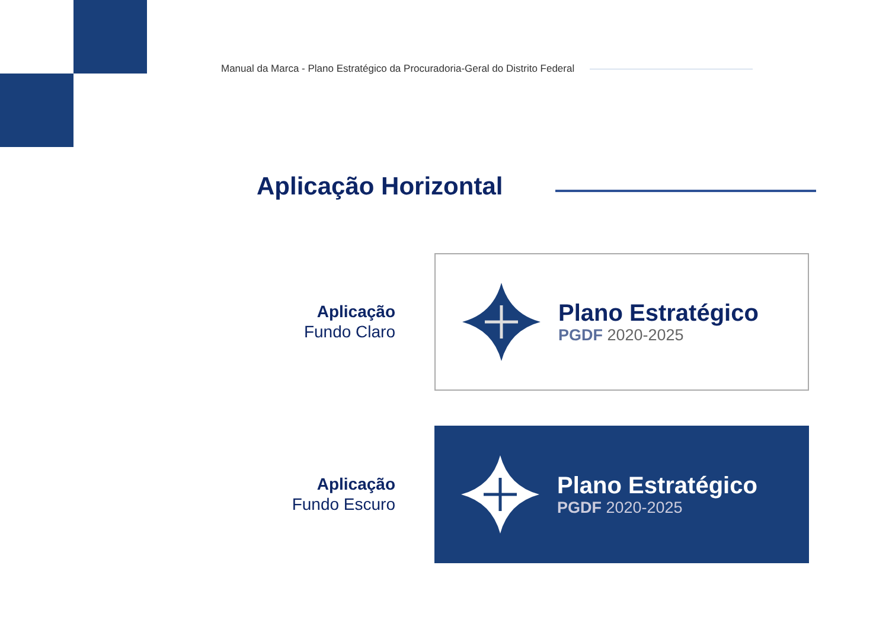Manual da Marca - Plano Estratégico da Procuradoria-Geral do Distrito Federal
Aplicação Horizontal
Aplicação
Fundo Claro
Plano Estratégico
PGDF 2020-2025
Aplicação
Fundo Escuro
Plano Estratégico
PGDF 2020-2025